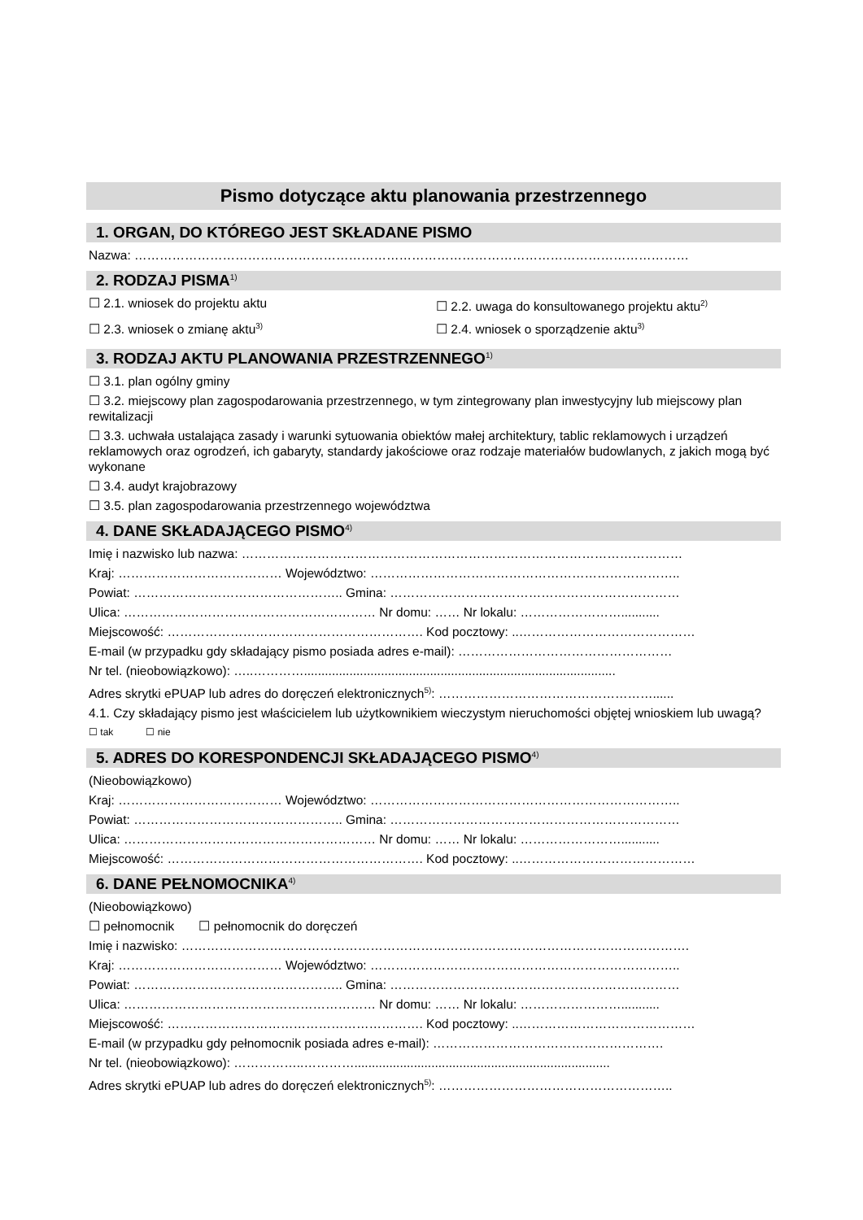Pismo dotyczące aktu planowania przestrzennego
1. ORGAN, DO KTÓREGO JEST SKŁADANE PISMO
Nazwa: ……………………………………………………………………………………………………………………
2. RODZAJ PISMA<sup>1)</sup>
☐ 2.1. wniosek do projektu aktu ☐ 2.2. uwaga do konsultowanego projektu aktu<sup>2)</sup>
☐ 2.3. wniosek o zmianę aktu<sup>3)</sup>
☐ 2.4. wniosek o sporządzenie aktu<sup>3)</sup>
3. RODZAJ AKTU PLANOWANIA PRZESTRZENNEGO<sup>1)</sup>
☐ 3.1. plan ogólny gminy
☐ 3.2. miejscowy plan zagospodarowania przestrzennego, w tym zintegrowany plan inwestycyjny lub miejscowy plan rewitalizacji
☐ 3.3. uchwała ustalająca zasady i warunki sytuowania obiektów małej architektury, tablic reklamowych i urządzeń reklamowych oraz ogrodzeń, ich gabaryty, standardy jakościowe oraz rodzaje materiałów budowlanych, z jakich mogą być wykonane
☐ 3.4. audyt krajobrazowy
☐ 3.5. plan zagospodarowania przestrzennego województwa
4. DANE SKŁADAJĄCEGO PISMO<sup>4)</sup>
Imię i nazwisko lub nazwa: ……………………………………………………………………………………………
Kraj: ………………………………… Województwo: ………………………………………………………………..
Powiat: ………………………………………….. Gmina: ……………………………………………………………
Ulica: …………………………………………………… Nr domu: …… Nr lokalu: ……………………...........
Miejscowość: ……………………………………………………. Kod pocztowy: ..……………………………………
E-mail (w przypadku gdy składający pismo posiada adres e-mail): ……………………………………………
Nr tel. (nieobowiązkowo): …..………….........................................................................................
Adres skrytki ePUAP lub adres do doręczeń elektronicznych<sup>5)</sup>: ……………………………………………......
4.1. Czy składający pismo jest właścicielem lub użytkownikiem wieczystym nieruchomości objętej wnioskiem lub uwagą?
☐ tak ☐ nie
5. ADRES DO KORESPONDENCJI SKŁADAJĄCEGO PISMO<sup>4)</sup>
(Nieobowiązkowo)
Kraj: ………………………………… Województwo: ………………………………………………………………..
Powiat: ………………………………………….. Gmina: ……………………………………………………………
Ulica: …………………………………………………… Nr domu: …… Nr lokalu: ……………………...........
Miejscowość: ……………………………………………………. Kod pocztowy: ..……………………………………
6. DANE PEŁNOMOCNIKA<sup>4)</sup>
(Nieobowiązkowo)
☐ pełnomocnik ☐ pełnomocnik do doręczeń
Imię i nazwisko: ………………………………………………………………………………………………………….
Kraj: ………………………………… Województwo: ………………………………………………………………..
Powiat: ………………………………………….. Gmina: ……………………………………………………………
Ulica: …………………………………………………… Nr domu: …… Nr lokalu: ……………………...........
Miejscowość: ……………………………………………………. Kod pocztowy: ..……………………………………
E-mail (w przypadku gdy pełnomocnik posiada adres e-mail): ……………………………………………….
Nr tel. (nieobowiązkowo): ……………..………….........................................................................
Adres skrytki ePUAP lub adres do doręczeń elektronicznych<sup>5)</sup>: ………………………………………………..